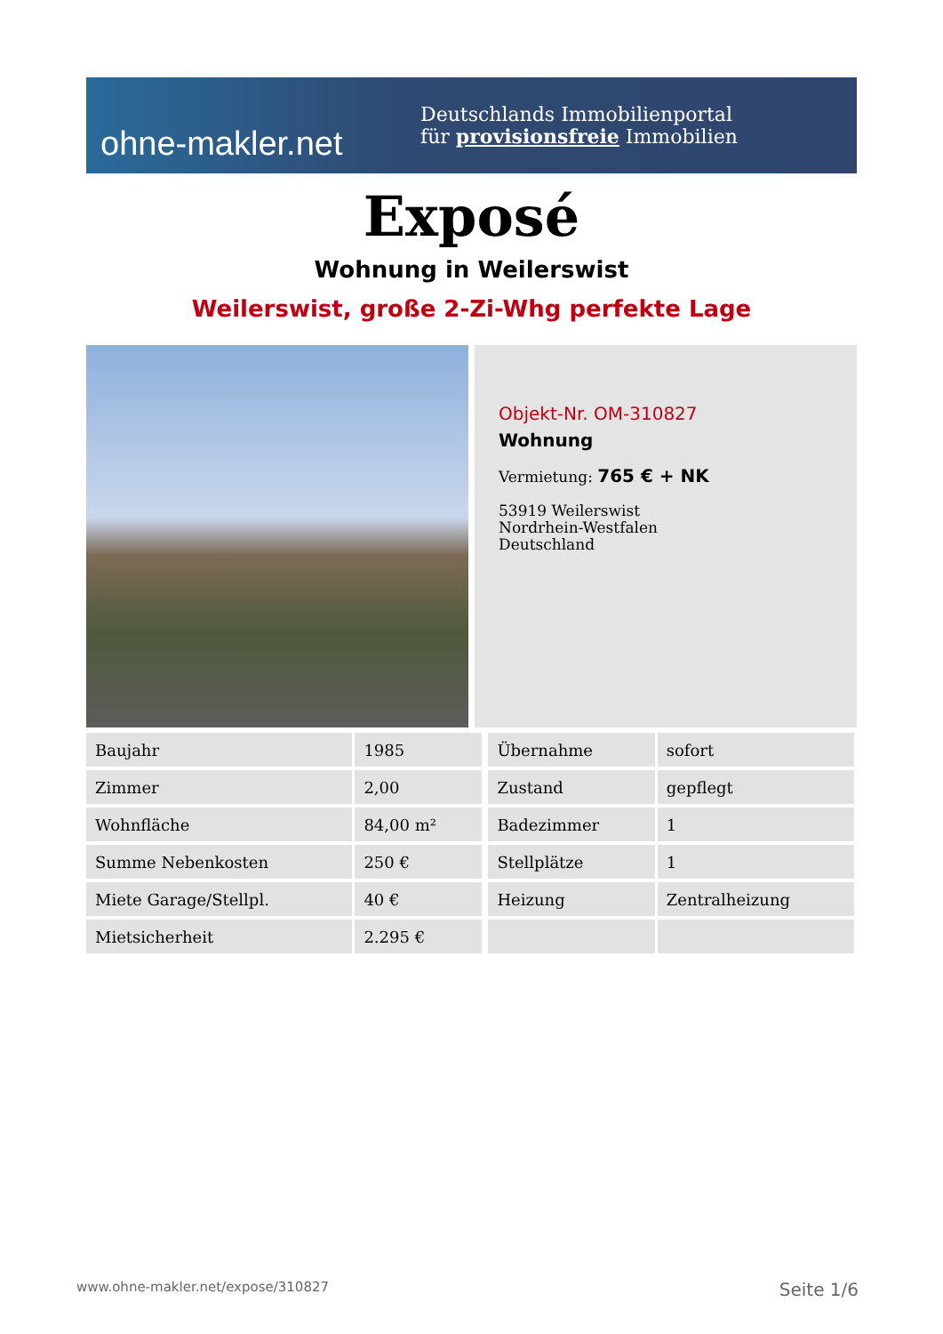ohne-makler.net
Deutschlands Immobilienportal
für provisionsfreie Immobilien
Exposé
Wohnung in Weilerswist
Weilerswist, große 2-Zi-Whg perfekte Lage
Objekt-Nr. OM-310827
Wohnung
Vermietung: 765 € + NK
53919 Weilerswist
Nordrhein-Westfalen
Deutschland
| Baujahr | 1985 | Übernahme | sofort |
| Zimmer | 2,00 | Zustand | gepflegt |
| Wohnfläche | 84,00 m² | Badezimmer | 1 |
| Summe Nebenkosten | 250 € | Stellplätze | 1 |
| Miete Garage/Stellpl. | 40 € | Heizung | Zentralheizung |
| Mietsicherheit | 2.295 € | | |
www.ohne-makler.net/expose/310827 Seite 1/6